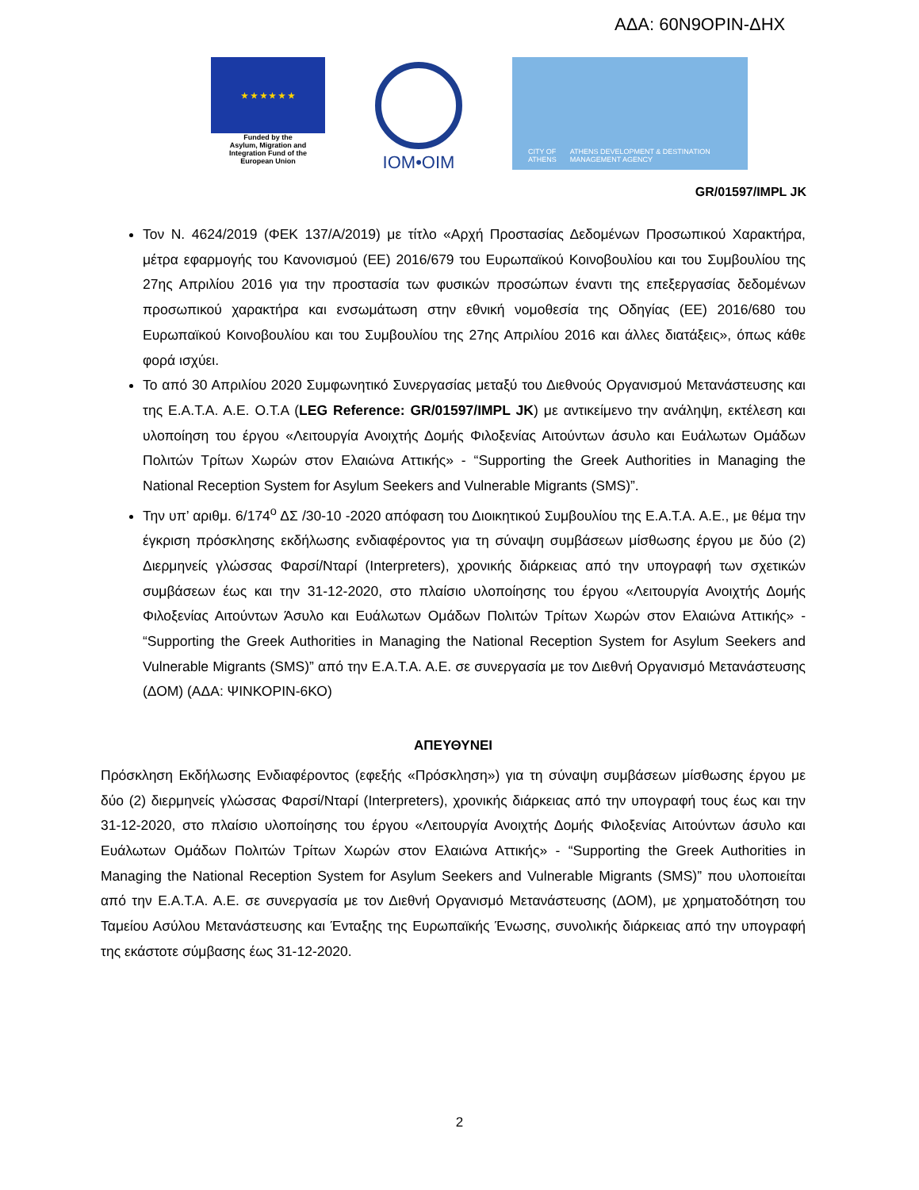ΑΔΑ: 60Ν9ΟΡΙΝ-ΔΗΧ
★ ★ ★ ★ ★ ★
Funded by the
Asylum, Migration and
Integration Fund of the
European Union
IOM•OIM
CITY OF ATHENS ATHENS DEVELOPMENT & DESTINATION MANAGEMENT AGENCY
GR/01597/IMPL JK
Τον Ν. 4624/2019 (ΦΕΚ 137/Α/2019) με τίτλο «Αρχή Προστασίας Δεδομένων Προσωπικού Χαρακτήρα, μέτρα εφαρμογής του Κανονισμού (ΕΕ) 2016/679 του Ευρωπαϊκού Κοινοβουλίου και του Συμβουλίου της 27ης Απριλίου 2016 για την προστασία των φυσικών προσώπων έναντι της επεξεργασίας δεδομένων προσωπικού χαρακτήρα και ενσωμάτωση στην εθνική νομοθεσία της Οδηγίας (ΕΕ) 2016/680 του Ευρωπαϊκού Κοινοβουλίου και του Συμβουλίου της 27ης Απριλίου 2016 και άλλες διατάξεις», όπως κάθε φορά ισχύει.
Το από 30 Απριλίου 2020 Συμφωνητικό Συνεργασίας μεταξύ του Διεθνούς Οργανισμού Μετανάστευσης και της Ε.Α.Τ.Α. Α.Ε. Ο.Τ.Α (LEG Reference: GR/01597/IMPL JK) με αντικείμενο την ανάληψη, εκτέλεση και υλοποίηση του έργου «Λειτουργία Ανοιχτής Δομής Φιλοξενίας Αιτούντων άσυλο και Ευάλωτων Ομάδων Πολιτών Τρίτων Χωρών στον Ελαιώνα Αττικής» - “Supporting the Greek Authorities in Managing the National Reception System for Asylum Seekers and Vulnerable Migrants (SMS)”.
Την υπ’ αριθμ. 6/174<sup>ο</sup> ΔΣ /30-10 -2020 απόφαση του Διοικητικού Συμβουλίου της Ε.Α.Τ.Α. Α.Ε., με θέμα την έγκριση πρόσκλησης εκδήλωσης ενδιαφέροντος για τη σύναψη συμβάσεων μίσθωσης έργου με δύο (2) Διερμηνείς γλώσσας Φαρσί/Νταρί (Interpreters), χρονικής διάρκειας από την υπογραφή των σχετικών συμβάσεων έως και την 31-12-2020, στο πλαίσιο υλοποίησης του έργου «Λειτουργία Ανοιχτής Δομής Φιλοξενίας Αιτούντων Άσυλο και Ευάλωτων Ομάδων Πολιτών Τρίτων Χωρών στον Ελαιώνα Αττικής» - “Supporting the Greek Authorities in Managing the National Reception System for Asylum Seekers and Vulnerable Migrants (SMS)” από την Ε.Α.Τ.Α. Α.Ε. σε συνεργασία με τον Διεθνή Οργανισμό Μετανάστευσης (ΔΟΜ) (ΑΔΑ: ΨΙΝΚΟΡΙΝ-6ΚΟ)
ΑΠΕΥΘΥΝΕΙ
Πρόσκληση Εκδήλωσης Ενδιαφέροντος (εφεξής «Πρόσκληση») για τη σύναψη συμβάσεων μίσθωσης έργου με δύο (2) διερμηνείς γλώσσας Φαρσί/Νταρί (Interpreters), χρονικής διάρκειας από την υπογραφή τους έως και την 31-12-2020, στο πλαίσιο υλοποίησης του έργου «Λειτουργία Ανοιχτής Δομής Φιλοξενίας Αιτούντων άσυλο και Ευάλωτων Ομάδων Πολιτών Τρίτων Χωρών στον Ελαιώνα Αττικής» - “Supporting the Greek Authorities in Managing the National Reception System for Asylum Seekers and Vulnerable Migrants (SMS)” που υλοποιείται από την Ε.Α.Τ.Α. Α.Ε. σε συνεργασία με τον Διεθνή Οργανισμό Μετανάστευσης (ΔΟΜ), με χρηματοδότηση του Ταμείου Ασύλου Μετανάστευσης και Ένταξης της Ευρωπαϊκής Ένωσης, συνολικής διάρκειας από την υπογραφή της εκάστοτε σύμβασης έως 31-12-2020.
2